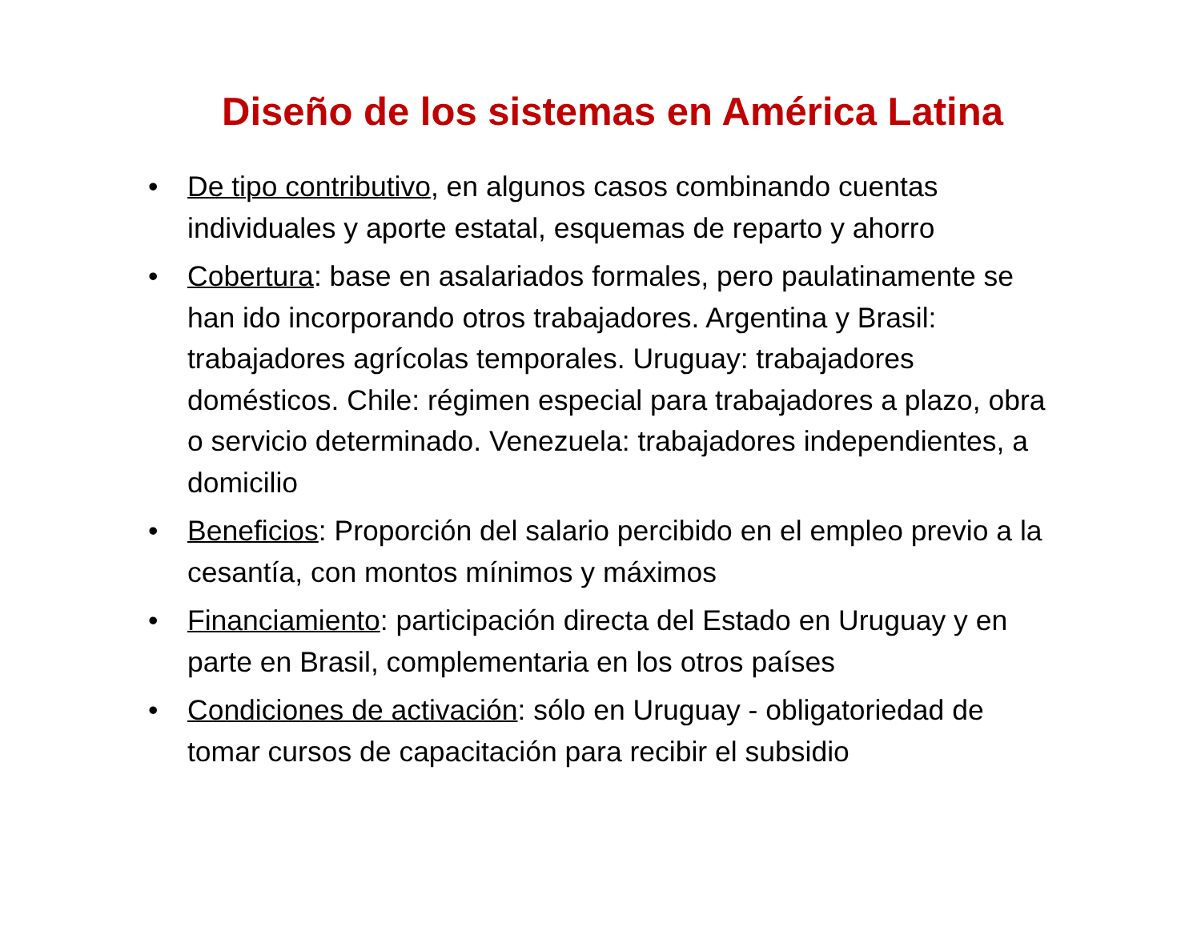Diseño de los sistemas en América Latina
• De tipo contributivo, en algunos casos combinando cuentas individuales y aporte estatal, esquemas de reparto y ahorro
• Cobertura: base en asalariados formales, pero paulatinamente se han ido incorporando otros trabajadores. Argentina y Brasil: trabajadores agrícolas temporales. Uruguay: trabajadores domésticos. Chile: régimen especial para trabajadores a plazo, obra o servicio determinado. Venezuela: trabajadores independientes, a domicilio
• Beneficios: Proporción del salario percibido en el empleo previo a la cesantía, con montos mínimos y máximos
• Financiamiento: participación directa del Estado en Uruguay y en parte en Brasil, complementaria en los otros países
• Condiciones de activación: sólo en Uruguay - obligatoriedad de tomar cursos de capacitación para recibir el subsidio